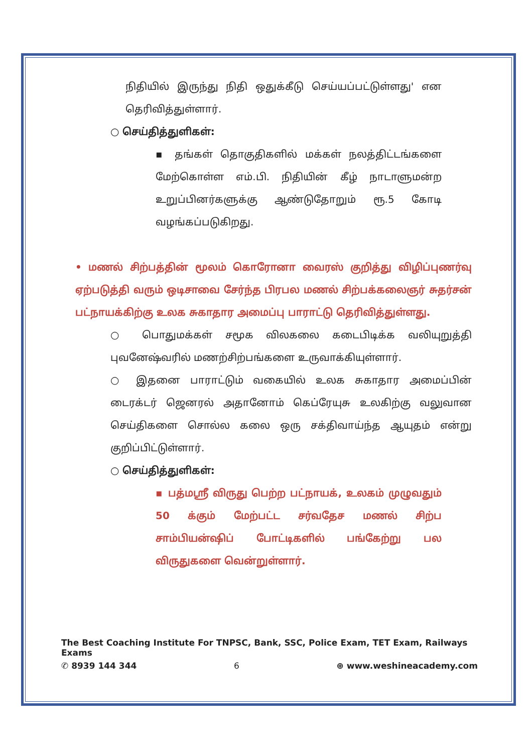நிதியில் இருந்து நிதி ஒதுக்கீடு செய்யப்பட்டுள்ளது' என தெரிவித்துள்ளார்.
○ செய்தித்துளிகள்:
▪ தங்கள் தொகுதிகளில் மக்கள் நலத்திட்டங்களை மேற்கொள்ள எம்.பி. நிதியின் கீழ் நாடாளுமன்ற உறுப்பினர்களுக்கு ஆண்டுதோறும் ரூ.5 கோடி வழங்கப்படுகிறது.
• மணல் சிற்பத்தின் மூலம் கொரோனா வைரஸ் குறித்து விழிப்புணர்வு ஏற்படுத்தி வரும் ஒடிசாவை சேர்ந்த பிரபல மணல் சிற்பக்கலைஞர் சுதர்சன் பட்நாயக்கிற்கு உலக சுகாதார அமைப்பு பாராட்டு தெரிவித்துள்ளது.
○ பொதுமக்கள் சமூக விலகலை கடைபிடிக்க வலியுறுத்தி புவனேஷ்வரில் மணற்சிற்பங்களை உருவாக்கியுள்ளார்.
○ இதனை பாராட்டும் வகையில் உலக சுகாதார அமைப்பின் டைரக்டர் ஜெனரல் அதானோம் கெப்ரேயுசு உலகிற்கு வலுவான செய்திகளை சொல்ல கலை ஒரு சக்திவாய்ந்த ஆயுதம் என்று குறிப்பிட்டுள்ளார்.
○ செய்தித்துளிகள்:
▪ பத்மஸ்ரீ விருது பெற்ற பட்நாயக், உலகம் முழுவதும் 50 க்கும் மேற்பட்ட சர்வதேச மணல் சிற்ப சாம்பியன்ஷிப் போட்டிகளில் பங்கேற்று பல விருதுகளை வென்றுள்ளார்.
The Best Coaching Institute For TNPSC, Bank, SSC, Police Exam, TET Exam, Railways Exams
✆ 8939 144 344 6 ⊕ www.weshineacademy.com